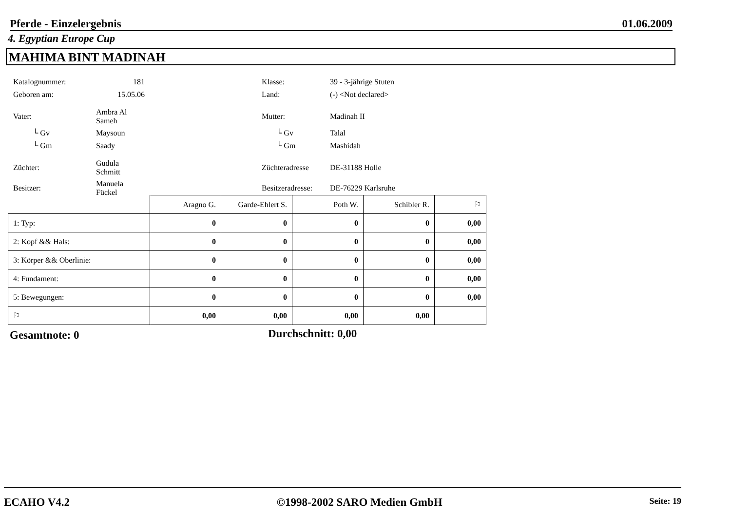Pferde - Einzelergebnis 01.06.2009
4. Egyptian Europe Cup
MAHIMA BINT MADINAH
| Katalognummer: | 181 | | Klasse: | 39 - 3-jährige Stuten |
| Geboren am: | 15.05.06 | | Land: | (-) <Not declared> |
| Vater: | Ambra Al Sameh | | Mutter: | Madinah II |
| └ Gv | Maysoun | | └ Gv | Talal |
| └ Gm | Saady | | └ Gm | Mashidah |
| Züchter: | Gudula Schmitt | | Züchteradresse | DE-31188 Holle |
| Besitzer: | Manuela Fückel | | Besitzeradresse: | DE-76229 Karlsruhe |
| | Aragno G. | Garde-Ehlert S. | Poth W. | Schibler R. | ⚐ |
| 1: Typ: | 0 | 0 | 0 | 0 | 0,00 |
| 2: Kopf && Hals: | 0 | 0 | 0 | 0 | 0,00 |
| 3: Körper && Oberlinie: | 0 | 0 | 0 | 0 | 0,00 |
| 4: Fundament: | 0 | 0 | 0 | 0 | 0,00 |
| 5: Bewegungen: | 0 | 0 | 0 | 0 | 0,00 |
| ⚐ | 0,00 | 0,00 | 0,00 | 0,00 | |
Gesamtnote: 0 Durchschnitt: 0,00
ECAHO V4.2 ©1998-2002 SARO Medien GmbH Seite: 19